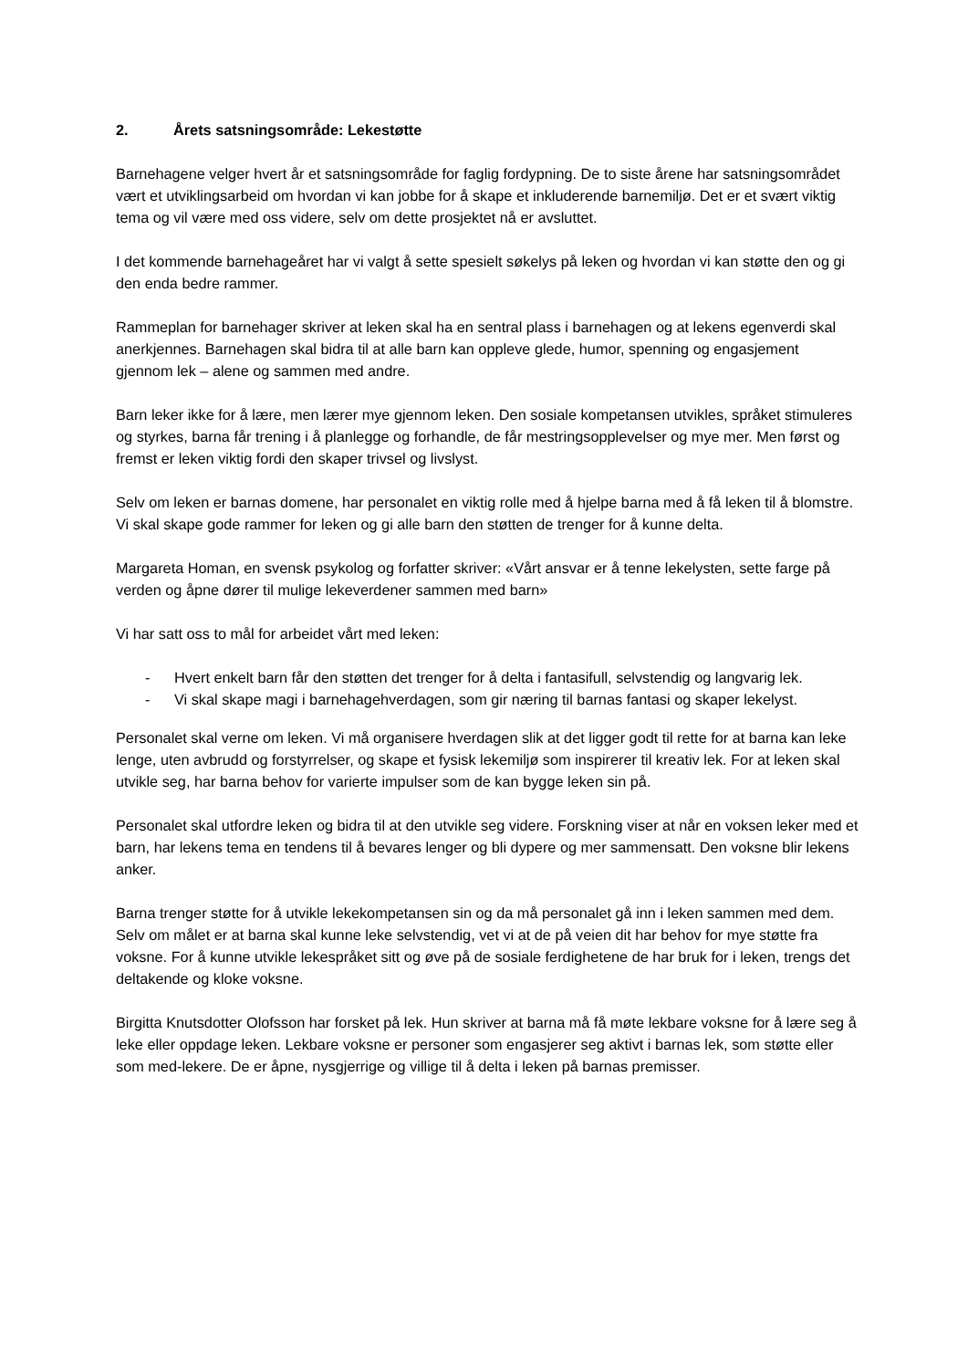2. Årets satsningsområde: Lekestøtte
Barnehagene velger hvert år et satsningsområde for faglig fordypning. De to siste årene har satsningsområdet vært et utviklingsarbeid om hvordan vi kan jobbe for å skape et inkluderende barnemiljø. Det er et svært viktig tema og vil være med oss videre, selv om dette prosjektet nå er avsluttet.
I det kommende barnehageåret har vi valgt å sette spesielt søkelys på leken og hvordan vi kan støtte den og gi den enda bedre rammer.
Rammeplan for barnehager skriver at leken skal ha en sentral plass i barnehagen og at lekens egenverdi skal anerkjennes. Barnehagen skal bidra til at alle barn kan oppleve glede, humor, spenning og engasjement gjennom lek – alene og sammen med andre.
Barn leker ikke for å lære, men lærer mye gjennom leken. Den sosiale kompetansen utvikles, språket stimuleres og styrkes, barna får trening i å planlegge og forhandle, de får mestringsopplevelser og mye mer. Men først og fremst er leken viktig fordi den skaper trivsel og livslyst.
Selv om leken er barnas domene, har personalet en viktig rolle med å hjelpe barna med å få leken til å blomstre. Vi skal skape gode rammer for leken og gi alle barn den støtten de trenger for å kunne delta.
Margareta Homan, en svensk psykolog og forfatter skriver: «Vårt ansvar er å tenne lekelysten, sette farge på verden og åpne dører til mulige lekeverdener sammen med barn»
Vi har satt oss to mål for arbeidet vårt med leken:
- Hvert enkelt barn får den støtten det trenger for å delta i fantasifull, selvstendig og langvarig lek.
- Vi skal skape magi i barnehagehverdagen, som gir næring til barnas fantasi og skaper lekelyst.
Personalet skal verne om leken. Vi må organisere hverdagen slik at det ligger godt til rette for at barna kan leke lenge, uten avbrudd og forstyrrelser, og skape et fysisk lekemiljø som inspirerer til kreativ lek. For at leken skal utvikle seg, har barna behov for varierte impulser som de kan bygge leken sin på.
Personalet skal utfordre leken og bidra til at den utvikle seg videre. Forskning viser at når en voksen leker med et barn, har lekens tema en tendens til å bevares lenger og bli dypere og mer sammensatt. Den voksne blir lekens anker.
Barna trenger støtte for å utvikle lekekompetansen sin og da må personalet gå inn i leken sammen med dem. Selv om målet er at barna skal kunne leke selvstendig, vet vi at de på veien dit har behov for mye støtte fra voksne. For å kunne utvikle lekespråket sitt og øve på de sosiale ferdighetene de har bruk for i leken, trengs det deltakende og kloke voksne.
Birgitta Knutsdotter Olofsson har forsket på lek. Hun skriver at barna må få møte lekbare voksne for å lære seg å leke eller oppdage leken. Lekbare voksne er personer som engasjerer seg aktivt i barnas lek, som støtte eller som med-lekere. De er åpne, nysgjerrige og villige til å delta i leken på barnas premisser.